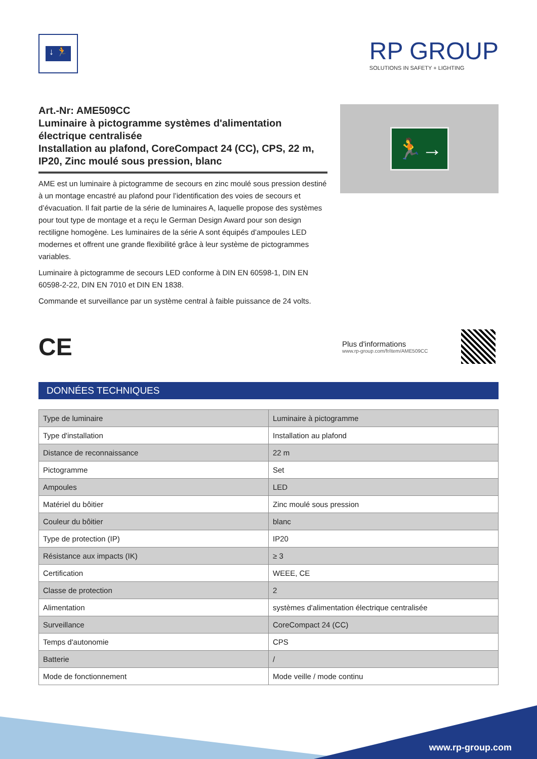↓ 🏃
RP GROUP
SOLUTIONS IN SAFETY + LIGHTING
Art.-Nr: AME509CC
Luminaire à pictogramme systèmes d'alimentation électrique centralisée
Installation au plafond, CoreCompact 24 (CC), CPS, 22 m, IP20, Zinc moulé sous pression, blanc
AME est un luminaire à pictogramme de secours en zinc moulé sous pression destiné à un montage encastré au plafond pour l’identification des voies de secours et d’évacuation. Il fait partie de la série de luminaires A, laquelle propose des systèmes pour tout type de montage et a reçu le German Design Award pour son design rectiligne homogène. Les luminaires de la série A sont équipés d’ampoules LED modernes et offrent une grande flexibilité grâce à leur système de pictogrammes variables.
Luminaire à pictogramme de secours LED conforme à DIN EN 60598-1, DIN EN 60598-2-22, DIN EN 7010 et DIN EN 1838.
Commande et surveillance par un système central à faible puissance de 24 volts.
🏃→
CE
Plus d'informations
www.rp-group.com/fr/item/AME509CC
DONNÉES TECHNIQUES
| Type de luminaire | Luminaire à pictogramme |
| Type d'installation | Installation au plafond |
| Distance de reconnaissance | 22 m |
| Pictogramme | Set |
| Ampoules | LED |
| Matériel du bôitier | Zinc moulé sous pression |
| Couleur du bôitier | blanc |
| Type de protection (IP) | IP20 |
| Résistance aux impacts (IK) | ≥ 3 |
| Certification | WEEE, CE |
| Classe de protection | 2 |
| Alimentation | systèmes d'alimentation électrique centralisée |
| Surveillance | CoreCompact 24 (CC) |
| Temps d'autonomie | CPS |
| Batterie | / |
| Mode de fonctionnement | Mode veille / mode continu |
www.rp-group.com